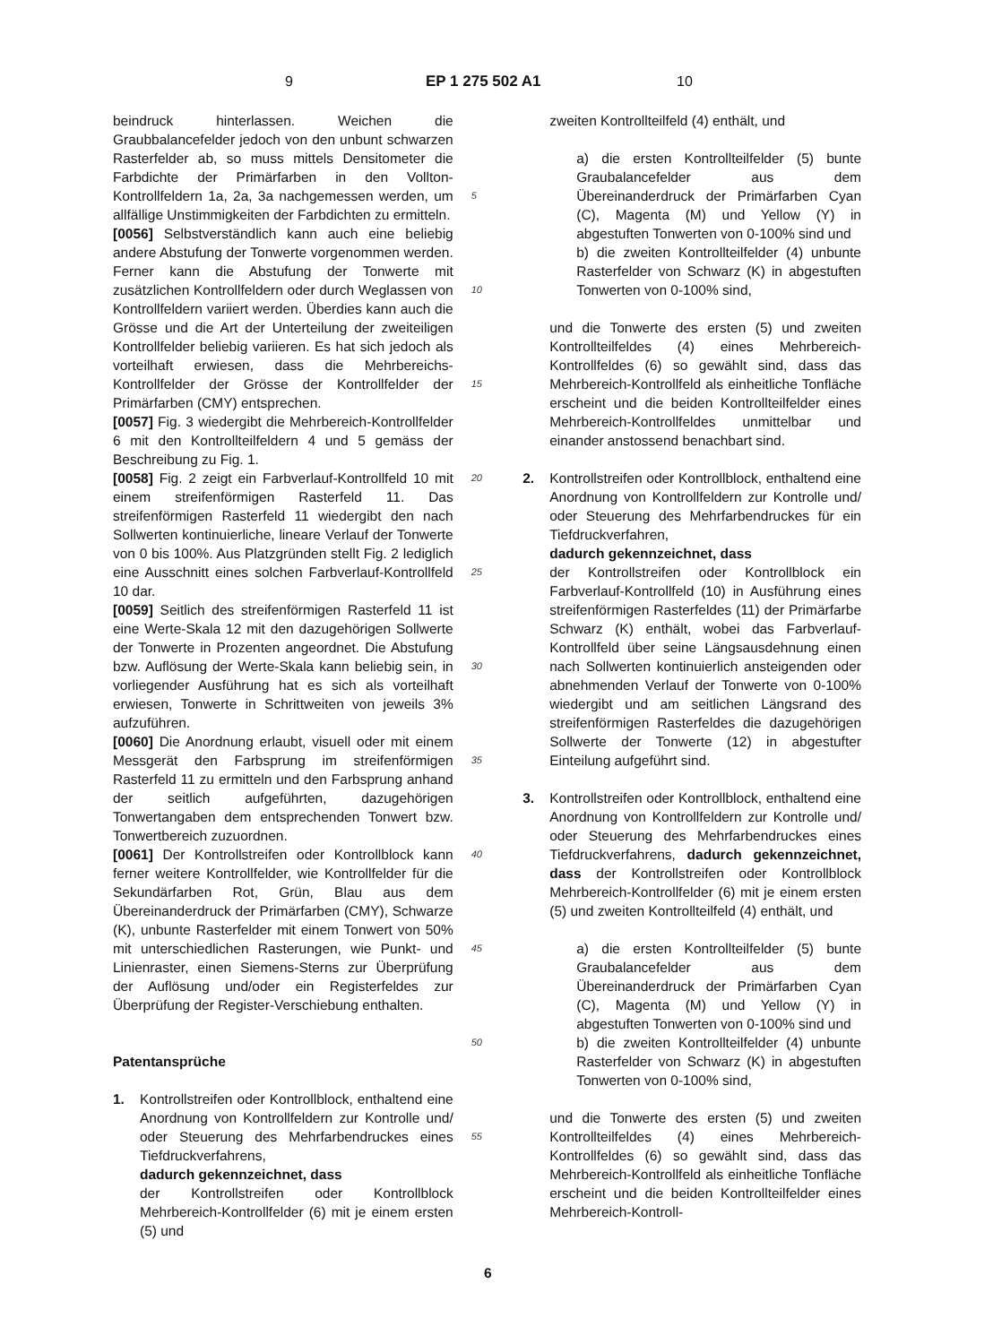9 EP 1 275 502 A1 10
beindruck hinterlassen. Weichen die Graubbalancefelder jedoch von den unbunt schwarzen Rasterfelder ab, so muss mittels Densitometer die Farbdichte der Primärfarben in den Vollton-Kontrollfeldern 1a, 2a, 3a nachgemessen werden, um allfällige Unstimmigkeiten der Farbdichten zu ermitteln.
[0056] Selbstverständlich kann auch eine beliebig andere Abstufung der Tonwerte vorgenommen werden. Ferner kann die Abstufung der Tonwerte mit zusätzlichen Kontrollfeldern oder durch Weglassen von Kontrollfeldern variiert werden. Überdies kann auch die Grösse und die Art der Unterteilung der zweiteiligen Kontrollfelder beliebig variieren. Es hat sich jedoch als vorteilhaft erwiesen, dass die Mehrbereichs-Kontrollfelder der Grösse der Kontrollfelder der Primärfarben (CMY) entsprechen.
[0057] Fig. 3 wiedergibt die Mehrbereich-Kontrollfelder 6 mit den Kontrollteilfeldern 4 und 5 gemäss der Beschreibung zu Fig. 1.
[0058] Fig. 2 zeigt ein Farbverlauf-Kontrollfeld 10 mit einem streifenförmigen Rasterfeld 11. Das streifenförmigen Rasterfeld 11 wiedergibt den nach Sollwerten kontinuierliche, lineare Verlauf der Tonwerte von 0 bis 100%. Aus Platzgründen stellt Fig. 2 lediglich eine Ausschnitt eines solchen Farbverlauf-Kontrollfeld 10 dar.
[0059] Seitlich des streifenförmigen Rasterfeld 11 ist eine Werte-Skala 12 mit den dazugehörigen Sollwerte der Tonwerte in Prozenten angeordnet. Die Abstufung bzw. Auflösung der Werte-Skala kann beliebig sein, in vorliegender Ausführung hat es sich als vorteilhaft erwiesen, Tonwerte in Schrittweiten von jeweils 3% aufzuführen.
[0060] Die Anordnung erlaubt, visuell oder mit einem Messgerät den Farbsprung im streifenförmigen Rasterfeld 11 zu ermitteln und den Farbsprung anhand der seitlich aufgeführten, dazugehörigen Tonwertangaben dem entsprechenden Tonwert bzw. Tonwertbereich zuzuordnen.
[0061] Der Kontrollstreifen oder Kontrollblock kann ferner weitere Kontrollfelder, wie Kontrollfelder für die Sekundärfarben Rot, Grün, Blau aus dem Übereinanderdruck der Primärfarben (CMY), Schwarze (K), unbunte Rasterfelder mit einem Tonwert von 50% mit unterschiedlichen Rasterungen, wie Punkt- und Linienraster, einen Siemens-Sterns zur Überprüfung der Auflösung und/oder ein Registerfeldes zur Überprüfung der Register-Verschiebung enthalten.
Patentansprüche
1. Kontrollstreifen oder Kontrollblock, enthaltend eine Anordnung von Kontrollfeldern zur Kontrolle und/ oder Steuerung des Mehrfarbendruckes eines Tiefdruckverfahrens,
dadurch gekennzeichnet, dass
der Kontrollstreifen oder Kontrollblock Mehrbereich-Kontrollfelder (6) mit je einem ersten (5) und
5
10
15
20
25
30
35
40
45
50
55
zweiten Kontrollteilfeld (4) enthält, und
a) die ersten Kontrollteilfelder (5) bunte Graubalancefelder aus dem Übereinanderdruck der Primärfarben Cyan (C), Magenta (M) und Yellow (Y) in abgestuften Tonwerten von 0-100% sind und
b) die zweiten Kontrollteilfelder (4) unbunte Rasterfelder von Schwarz (K) in abgestuften Tonwerten von 0-100% sind,
und die Tonwerte des ersten (5) und zweiten Kontrollteilfeldes (4) eines Mehrbereich-Kontrollfeldes (6) so gewählt sind, dass das Mehrbereich-Kontrollfeld als einheitliche Tonfläche erscheint und die beiden Kontrollteilfelder eines Mehrbereich-Kontrollfeldes unmittelbar und einander anstossend benachbart sind.
2. Kontrollstreifen oder Kontrollblock, enthaltend eine Anordnung von Kontrollfeldern zur Kontrolle und/ oder Steuerung des Mehrfarbendruckes für ein Tiefdruckverfahren,
dadurch gekennzeichnet, dass
der Kontrollstreifen oder Kontrollblock ein Farbverlauf-Kontrollfeld (10) in Ausführung eines streifenförmigen Rasterfeldes (11) der Primärfarbe Schwarz (K) enthält, wobei das Farbverlauf-Kontrollfeld über seine Längsausdehnung einen nach Sollwerten kontinuierlich ansteigenden oder abnehmenden Verlauf der Tonwerte von 0-100% wiedergibt und am seitlichen Längsrand des streifenförmigen Rasterfeldes die dazugehörigen Sollwerte der Tonwerte (12) in abgestufter Einteilung aufgeführt sind.
3. Kontrollstreifen oder Kontrollblock, enthaltend eine Anordnung von Kontrollfeldern zur Kontrolle und/ oder Steuerung des Mehrfarbendruckes eines Tiefdruckverfahrens, dadurch gekennzeichnet, dass der Kontrollstreifen oder Kontrollblock Mehrbereich-Kontrollfelder (6) mit je einem ersten (5) und zweiten Kontrollteilfeld (4) enthält, und
a) die ersten Kontrollteilfelder (5) bunte Graubalancefelder aus dem Übereinanderdruck der Primärfarben Cyan (C), Magenta (M) und Yellow (Y) in abgestuften Tonwerten von 0-100% sind und
b) die zweiten Kontrollteilfelder (4) unbunte Rasterfelder von Schwarz (K) in abgestuften Tonwerten von 0-100% sind,
und die Tonwerte des ersten (5) und zweiten Kontrollteilfeldes (4) eines Mehrbereich-Kontrollfeldes (6) so gewählt sind, dass das Mehrbereich-Kontrollfeld als einheitliche Tonfläche erscheint und die beiden Kontrollteilfelder eines Mehrbereich-Kontroll-
6